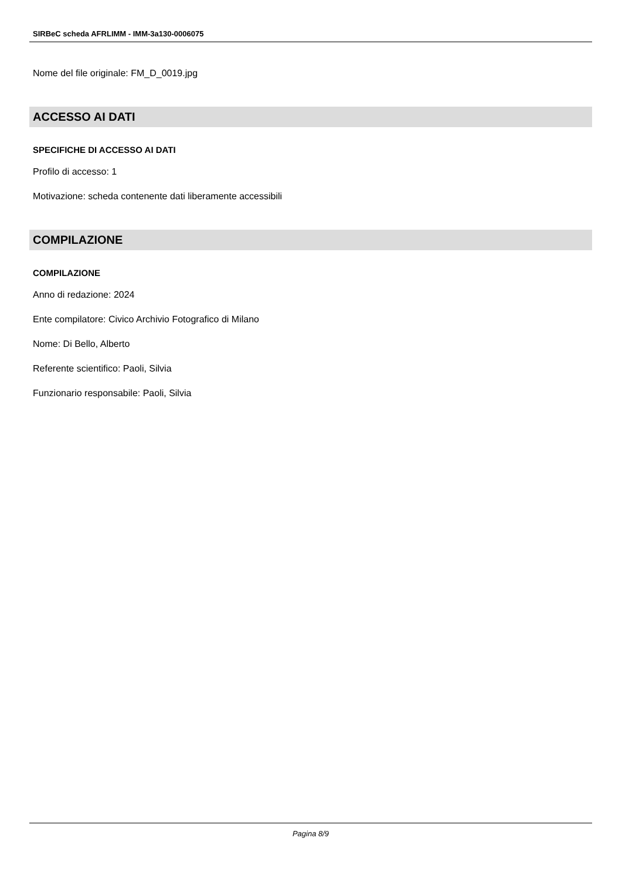SIRBeC scheda AFRLIMM - IMM-3a130-0006075
Nome del file originale: FM_D_0019.jpg
ACCESSO AI DATI
SPECIFICHE DI ACCESSO AI DATI
Profilo di accesso: 1
Motivazione: scheda contenente dati liberamente accessibili
COMPILAZIONE
COMPILAZIONE
Anno di redazione: 2024
Ente compilatore: Civico Archivio Fotografico di Milano
Nome: Di Bello, Alberto
Referente scientifico: Paoli, Silvia
Funzionario responsabile: Paoli, Silvia
Pagina 8/9